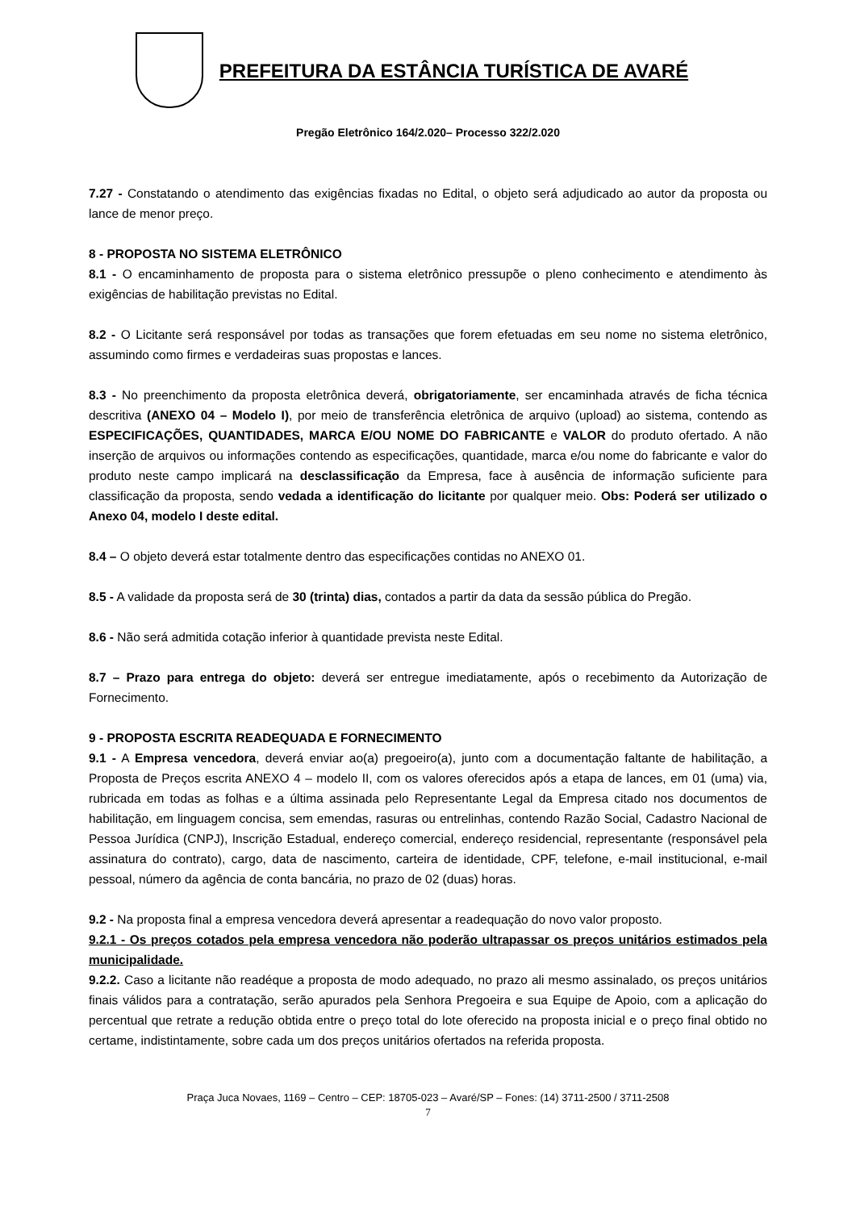PREFEITURA DA ESTÂNCIA TURÍSTICA DE AVARÉ
Pregão Eletrônico 164/2.020– Processo 322/2.020
7.27 - Constatando o atendimento das exigências fixadas no Edital, o objeto será adjudicado ao autor da proposta ou lance de menor preço.
8 - PROPOSTA NO SISTEMA ELETRÔNICO
8.1 - O encaminhamento de proposta para o sistema eletrônico pressupõe o pleno conhecimento e atendimento às exigências de habilitação previstas no Edital.
8.2 - O Licitante será responsável por todas as transações que forem efetuadas em seu nome no sistema eletrônico, assumindo como firmes e verdadeiras suas propostas e lances.
8.3 - No preenchimento da proposta eletrônica deverá, obrigatoriamente, ser encaminhada através de ficha técnica descritiva (ANEXO 04 – Modelo I), por meio de transferência eletrônica de arquivo (upload) ao sistema, contendo as ESPECIFICAÇÕES, QUANTIDADES, MARCA E/OU NOME DO FABRICANTE e VALOR do produto ofertado. A não inserção de arquivos ou informações contendo as especificações, quantidade, marca e/ou nome do fabricante e valor do produto neste campo implicará na desclassificação da Empresa, face à ausência de informação suficiente para classificação da proposta, sendo vedada a identificação do licitante por qualquer meio. Obs: Poderá ser utilizado o Anexo 04, modelo I deste edital.
8.4 – O objeto deverá estar totalmente dentro das especificações contidas no ANEXO 01.
8.5 - A validade da proposta será de 30 (trinta) dias, contados a partir da data da sessão pública do Pregão.
8.6 - Não será admitida cotação inferior à quantidade prevista neste Edital.
8.7 – Prazo para entrega do objeto: deverá ser entregue imediatamente, após o recebimento da Autorização de Fornecimento.
9 - PROPOSTA ESCRITA READEQUADA E FORNECIMENTO
9.1 - A Empresa vencedora, deverá enviar ao(a) pregoeiro(a), junto com a documentação faltante de habilitação, a Proposta de Preços escrita ANEXO 4 – modelo II, com os valores oferecidos após a etapa de lances, em 01 (uma) via, rubricada em todas as folhas e a última assinada pelo Representante Legal da Empresa citado nos documentos de habilitação, em linguagem concisa, sem emendas, rasuras ou entrelinhas, contendo Razão Social, Cadastro Nacional de Pessoa Jurídica (CNPJ), Inscrição Estadual, endereço comercial, endereço residencial, representante (responsável pela assinatura do contrato), cargo, data de nascimento, carteira de identidade, CPF, telefone, e-mail institucional, e-mail pessoal, número da agência de conta bancária, no prazo de 02 (duas) horas.
9.2 - Na proposta final a empresa vencedora deverá apresentar a readequação do novo valor proposto.
9.2.1 - Os preços cotados pela empresa vencedora não poderão ultrapassar os preços unitários estimados pela municipalidade.
9.2.2. Caso a licitante não readéque a proposta de modo adequado, no prazo ali mesmo assinalado, os preços unitários finais válidos para a contratação, serão apurados pela Senhora Pregoeira e sua Equipe de Apoio, com a aplicação do percentual que retrate a redução obtida entre o preço total do lote oferecido na proposta inicial e o preço final obtido no certame, indistintamente, sobre cada um dos preços unitários ofertados na referida proposta.
Praça Juca Novaes, 1169 – Centro – CEP: 18705-023 – Avaré/SP – Fones: (14) 3711-2500 / 3711-2508
7